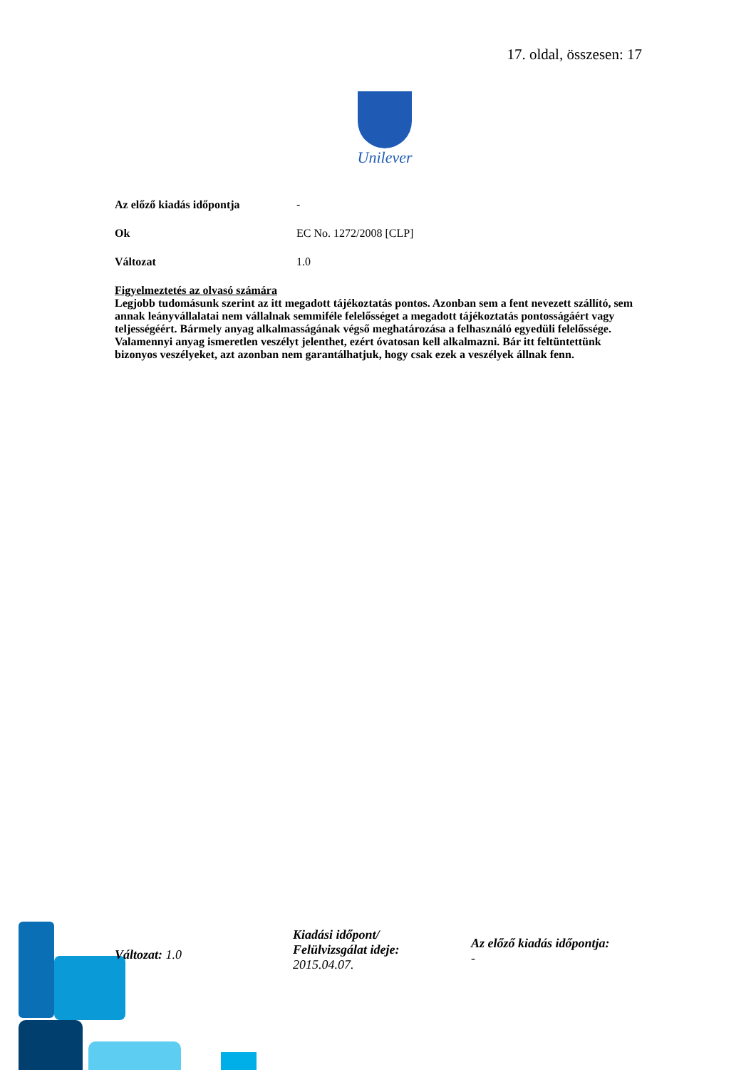17. oldal, összesen: 17
Unilever
Az előző kiadás időpontja -
Ok EC No. 1272/2008 [CLP]
Változat 1.0
Figyelmeztetés az olvasó számára
Legjobb tudomásunk szerint az itt megadott tájékoztatás pontos. Azonban sem a fent nevezett szállító, sem annak leányvállalatai nem vállalnak semmiféle felelősséget a megadott tájékoztatás pontosságáért vagy teljességéért. Bármely anyag alkalmasságának végső meghatározása a felhasználó egyedüli felelőssége. Valamennyi anyag ismeretlen veszélyt jelenthet, ezért óvatosan kell alkalmazni. Bár itt feltüntettünk bizonyos veszélyeket, azt azonban nem garantálhatjuk, hogy csak ezek a veszélyek állnak fenn.
Változat: 1.0
Kiadási időpont/
Felülvizsgálat ideje:
2015.04.07.
Az előző kiadás időpontja:
-